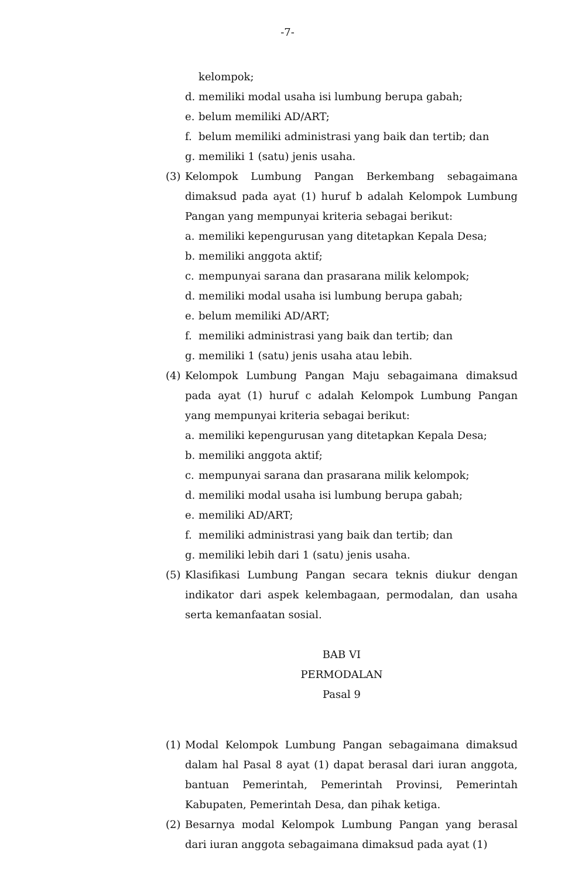-7-
kelompok;
d. memiliki modal usaha isi lumbung berupa gabah;
e. belum memiliki AD/ART;
f. belum memiliki administrasi yang baik dan tertib; dan
g. memiliki 1 (satu) jenis usaha.
(3) Kelompok Lumbung Pangan Berkembang sebagaimana dimaksud pada ayat (1) huruf b adalah Kelompok Lumbung Pangan yang mempunyai kriteria sebagai berikut:
a. memiliki kepengurusan yang ditetapkan Kepala Desa;
b. memiliki anggota aktif;
c. mempunyai sarana dan prasarana milik kelompok;
d. memiliki modal usaha isi lumbung berupa gabah;
e. belum memiliki AD/ART;
f. memiliki administrasi yang baik dan tertib; dan
g. memiliki 1 (satu) jenis usaha atau lebih.
(4) Kelompok Lumbung Pangan Maju sebagaimana dimaksud pada ayat (1) huruf c adalah Kelompok Lumbung Pangan yang mempunyai kriteria sebagai berikut:
a. memiliki kepengurusan yang ditetapkan Kepala Desa;
b. memiliki anggota aktif;
c. mempunyai sarana dan prasarana milik kelompok;
d. memiliki modal usaha isi lumbung berupa gabah;
e. memiliki AD/ART;
f. memiliki administrasi yang baik dan tertib; dan
g. memiliki lebih dari 1 (satu) jenis usaha.
(5) Klasifikasi Lumbung Pangan secara teknis diukur dengan indikator dari aspek kelembagaan, permodalan, dan usaha serta kemanfaatan sosial.
BAB VI
PERMODALAN
Pasal 9
(1) Modal Kelompok Lumbung Pangan sebagaimana dimaksud dalam hal Pasal 8 ayat (1) dapat berasal dari iuran anggota, bantuan Pemerintah, Pemerintah Provinsi, Pemerintah Kabupaten, Pemerintah Desa, dan pihak ketiga.
(2) Besarnya modal Kelompok Lumbung Pangan yang berasal dari iuran anggota sebagaimana dimaksud pada ayat (1)